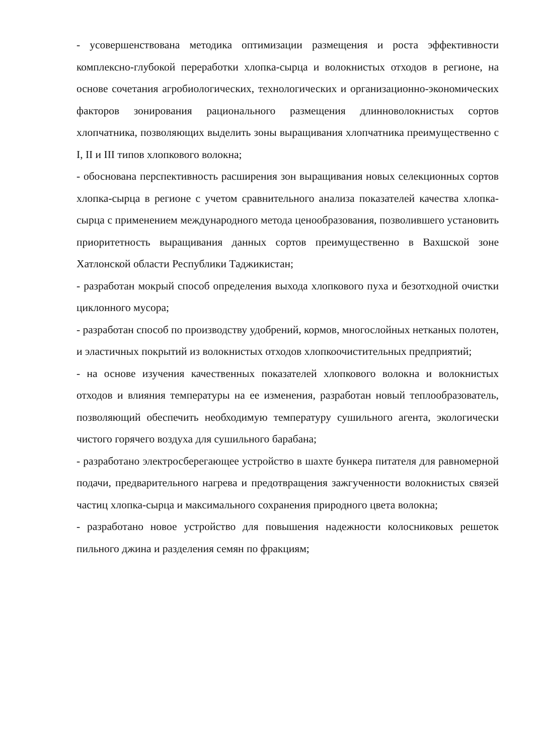- усовершенствована методика оптимизации размещения и роста эффективности комплексно-глубокой переработки хлопка-сырца и волокнистых отходов в регионе, на основе сочетания агробиологических, технологических и организационно-экономических факторов зонирования рационального размещения длинноволокнистых сортов хлопчатника, позволяющих выделить зоны выращивания хлопчатника преимущественно с I, II и III типов хлопкового волокна;
- обоснована перспективность расширения зон выращивания новых селекционных сортов хлопка-сырца в регионе с учетом сравнительного анализа показателей качества хлопка-сырца с применением международного метода ценообразования, позволившего установить приоритетность выращивания данных сортов преимущественно в Вахшской зоне Хатлонской области Республики Таджикистан;
- разработан мокрый способ определения выхода хлопкового пуха и безотходной очистки циклонного мусора;
- разработан способ по производству удобрений, кормов, многослойных нетканых полотен, и эластичных покрытий из волокнистых отходов хлопкоочистительных предприятий;
- на основе изучения качественных показателей хлопкового волокна и волокнистых отходов и влияния температуры на ее изменения, разработан новый теплообразователь, позволяющий обеспечить необходимую температуру сушильного агента, экологически чистого горячего воздуха для сушильного барабана;
- разработано электросберегающее устройство в шахте бункера питателя для равномерной подачи, предварительного нагрева и предотвращения зажгученности волокнистых связей частиц хлопка-сырца и максимального сохранения природного цвета волокна;
- разработано новое устройство для повышения надежности колосниковых решеток пильного джина и разделения семян по фракциям;